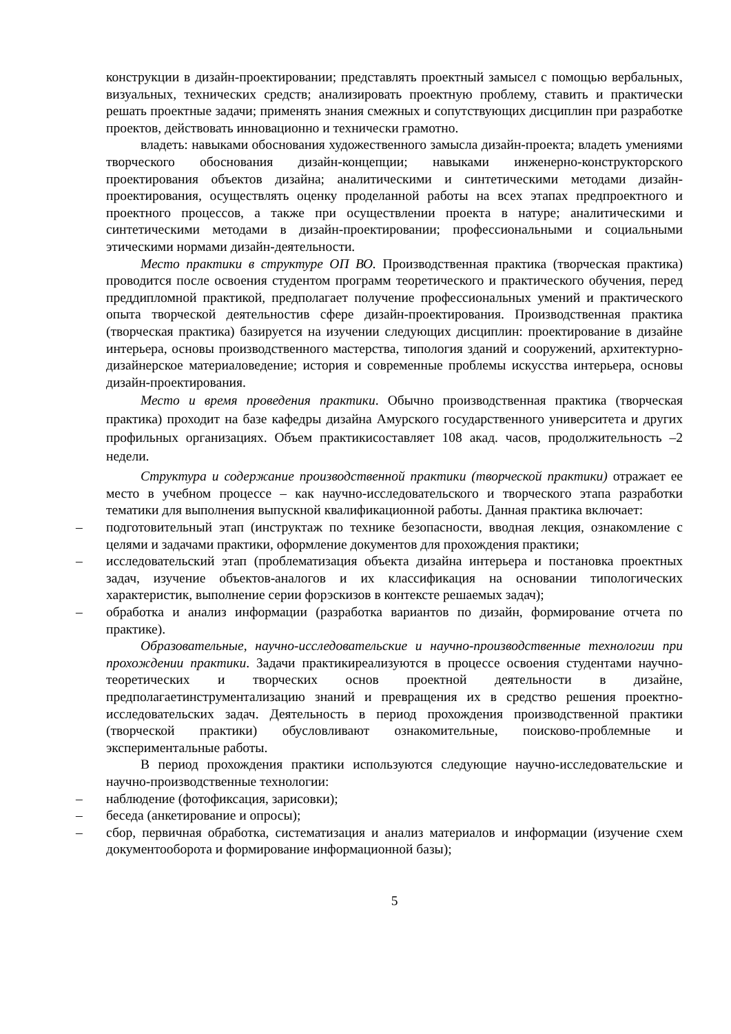конструкции в дизайн-проектировании; представлять проектный замысел с помощью вербальных, визуальных, технических средств; анализировать проектную проблему, ставить и практически решать проектные задачи; применять знания смежных и сопутствующих дисциплин при разработке проектов, действовать инновационно и технически грамотно.
владеть: навыками обоснования художественного замысла дизайн-проекта; владеть умениями творческого обоснования дизайн-концепции; навыками инженерно-конструкторского проектирования объектов дизайна; аналитическими и синтетическими методами дизайн-проектирования, осуществлять оценку проделанной работы на всех этапах предпроектного и проектного процессов, а также при осуществлении проекта в натуре; аналитическими и синтетическими методами в дизайн-проектировании; профессиональными и социальными этическими нормами дизайн-деятельности.
Место практики в структуре ОП ВО. Производственная практика (творческая практика) проводится после освоения студентом программ теоретического и практического обучения, перед преддипломной практикой, предполагает получение профессиональных умений и практического опыта творческой деятельностив сфере дизайн-проектирования. Производственная практика (творческая практика) базируется на изучении следующих дисциплин: проектирование в дизайне интерьера, основы производственного мастерства, типология зданий и сооружений, архитектурно-дизайнерское материаловедение; история и современные проблемы искусства интерьера, основы дизайн-проектирования.
Место и время проведения практики. Обычно производственная практика (творческая практика) проходит на базе кафедры дизайна Амурского государственного университета и других профильных организациях. Объем практикисоставляет 108 акад. часов, продолжительность –2 недели.
Структура и содержание производственной практики (творческой практики) отражает ее место в учебном процессе – как научно-исследовательского и творческого этапа разработки тематики для выполнения выпускной квалификационной работы. Данная практика включает:
– подготовительный этап (инструктаж по технике безопасности, вводная лекция, ознакомление с целями и задачами практики, оформление документов для прохождения практики;
– исследовательский этап (проблематизация объекта дизайна интерьера и постановка проектных задач, изучение объектов-аналогов и их классификация на основании типологических характеристик, выполнение серии форэскизов в контексте решаемых задач);
– обработка и анализ информации (разработка вариантов по дизайн, формирование отчета по практике).
Образовательные, научно-исследовательские и научно-производственные технологии при прохождении практики. Задачи практикиреализуются в процессе освоения студентами научно-теоретических и творческих основ проектной деятельности в дизайне, предполагаетинструментализацию знаний и превращения их в средство решения проектно-исследовательских задач. Деятельность в период прохождения производственной практики (творческой практики) обусловливают ознакомительные, поисково-проблемные и экспериментальные работы.
В период прохождения практики используются следующие научно-исследовательские и научно-производственные технологии:
– наблюдение (фотофиксация, зарисовки);
– беседа (анкетирование и опросы);
– сбор, первичная обработка, систематизация и анализ материалов и информации (изучение схем документооборота и формирование информационной базы);
5